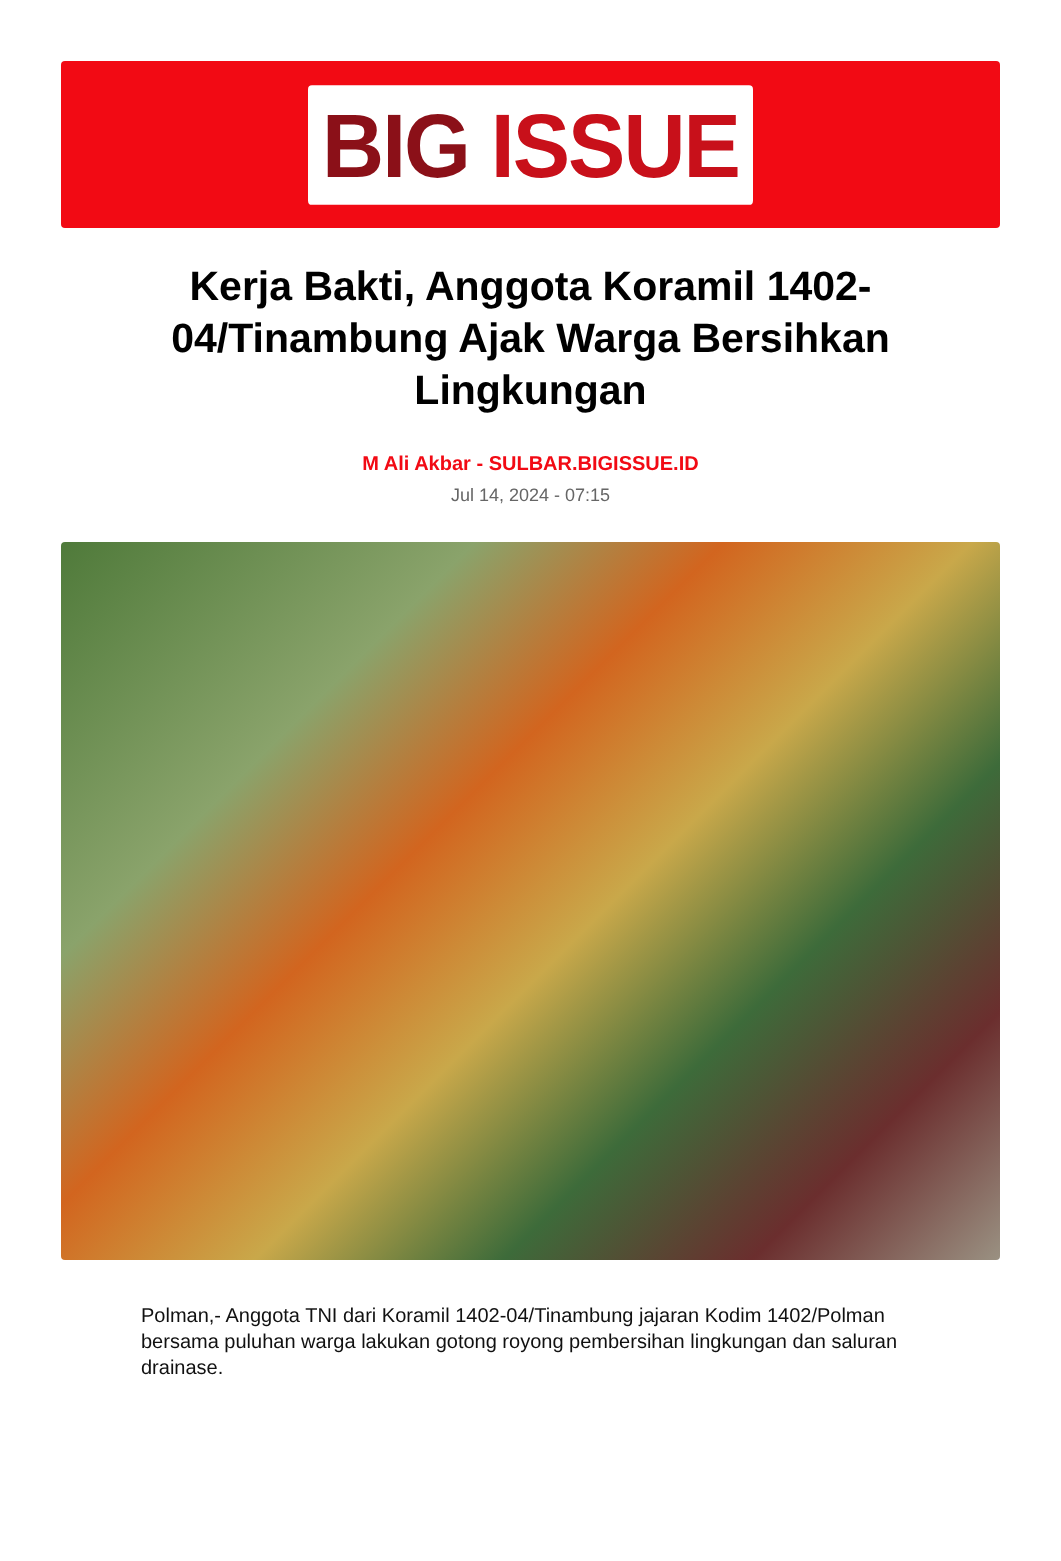BIG ISSUE
Kerja Bakti, Anggota Koramil 1402-04/Tinambung Ajak Warga Bersihkan Lingkungan
M Ali Akbar - SULBAR.BIGISSUE.ID
Jul 14, 2024 - 07:15
Polman,- Anggota TNI dari Koramil 1402-04/Tinambung jajaran Kodim 1402/Polman bersama puluhan warga lakukan gotong royong pembersihan lingkungan dan saluran drainase.